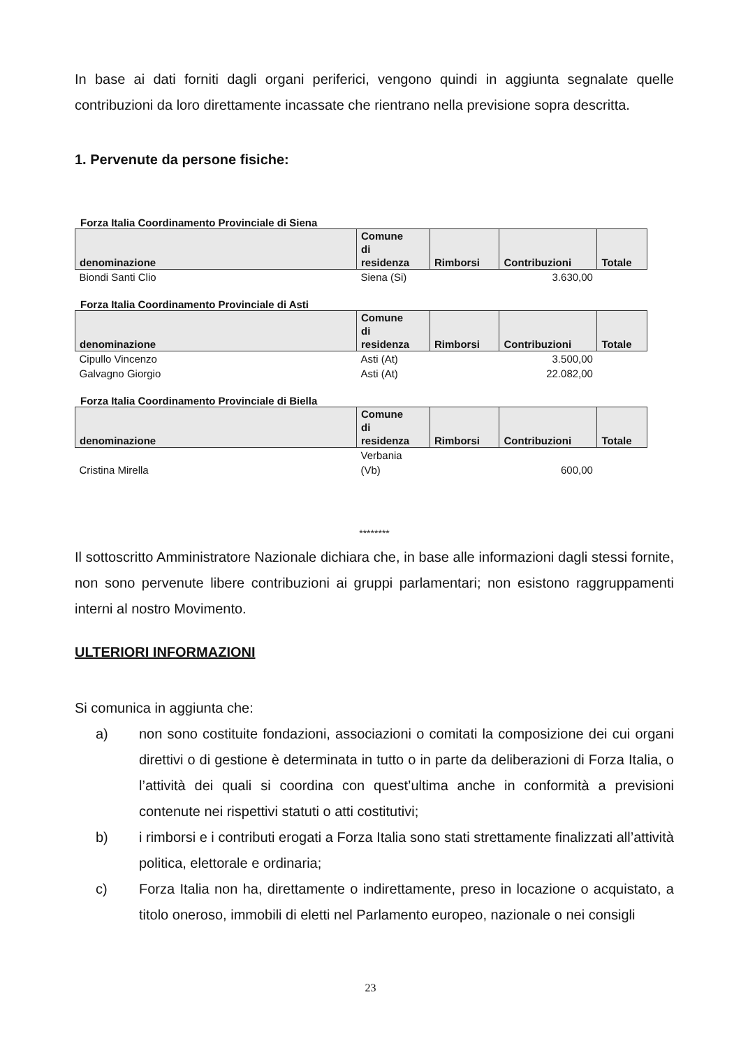In base ai dati forniti dagli organi periferici, vengono quindi in aggiunta segnalate quelle contribuzioni da loro direttamente incassate che rientrano nella previsione sopra descritta.
1. Pervenute da persone fisiche:
Forza Italia Coordinamento Provinciale di Siena
| denominazione | Comune di residenza | Rimborsi | Contribuzioni | Totale |
| --- | --- | --- | --- | --- |
| Biondi Santi Clio | Siena (Si) | | 3.630,00 | |
Forza Italia Coordinamento Provinciale di Asti
| denominazione | Comune di residenza | Rimborsi | Contribuzioni | Totale |
| --- | --- | --- | --- | --- |
| Cipullo Vincenzo | Asti (At) | | 3.500,00 | |
| Galvagno Giorgio | Asti (At) | | 22.082,00 | |
Forza Italia Coordinamento Provinciale di Biella
| denominazione | Comune di residenza | Rimborsi | Contribuzioni | Totale |
| --- | --- | --- | --- | --- |
| Cristina Mirella | Verbania (Vb) | | 600,00 | |
********
Il sottoscritto Amministratore Nazionale dichiara che, in base alle informazioni dagli stessi fornite, non sono pervenute libere contribuzioni ai gruppi parlamentari; non esistono raggruppamenti interni al nostro Movimento.
ULTERIORI INFORMAZIONI
Si comunica in aggiunta che:
a) non sono costituite fondazioni, associazioni o comitati la composizione dei cui organi direttivi o di gestione è determinata in tutto o in parte da deliberazioni di Forza Italia, o l’attività dei quali si coordina con quest’ultima anche in conformità a previsioni contenute nei rispettivi statuti o atti costitutivi;
b) i rimborsi e i contributi erogati a Forza Italia sono stati strettamente finalizzati all’attività politica, elettorale e ordinaria;
c) Forza Italia non ha, direttamente o indirettamente, preso in locazione o acquistato, a titolo oneroso, immobili di eletti nel Parlamento europeo, nazionale o nei consigli
23